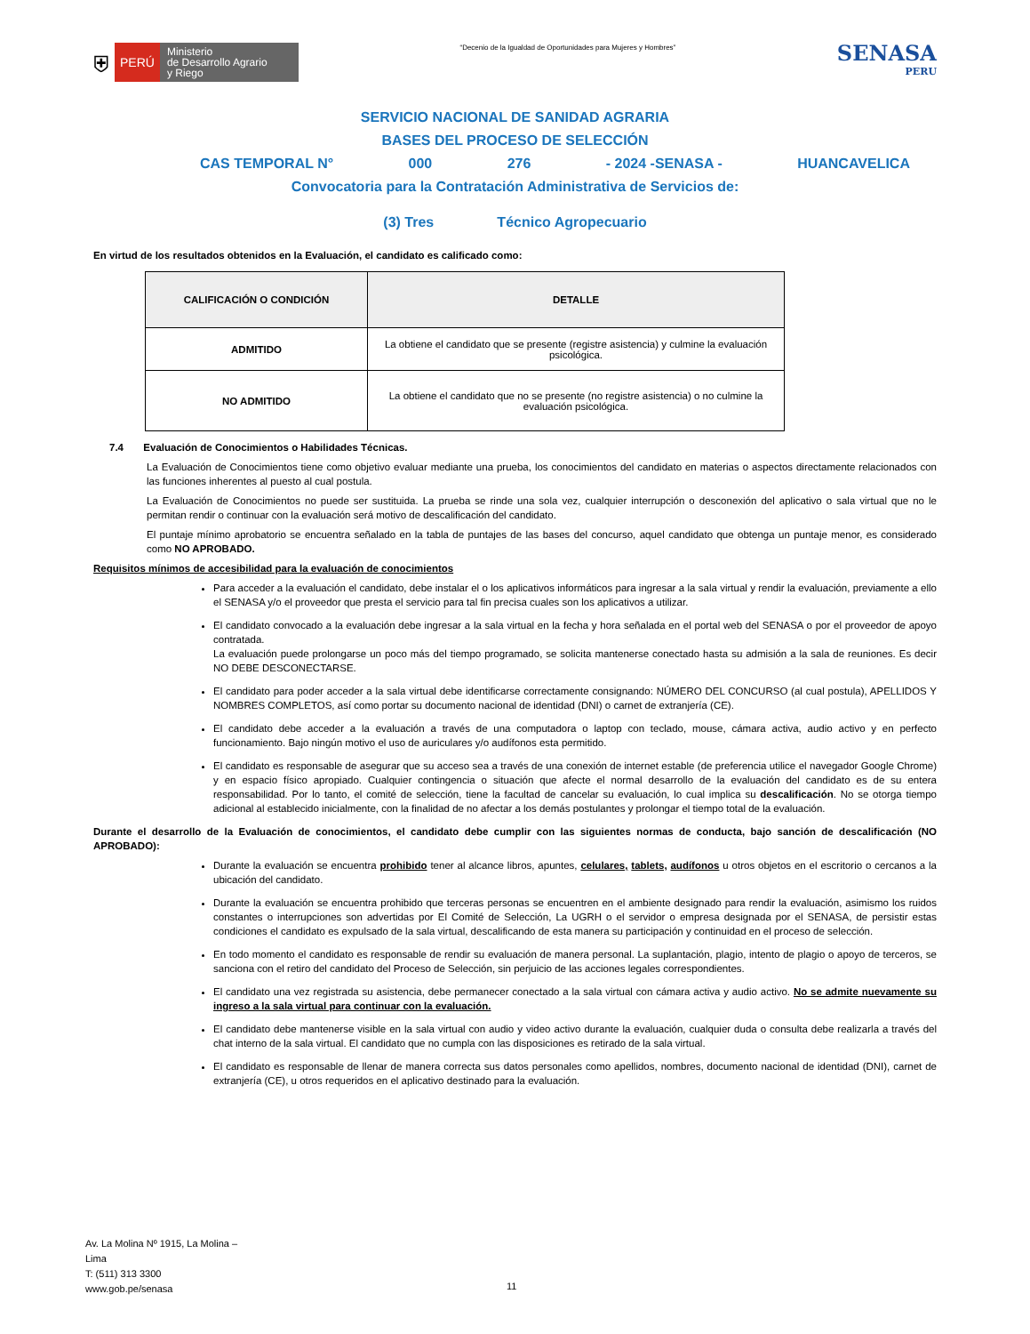⛨ PERÚ Ministerio
de Desarrollo Agrario
y Riego
“Decenio de la Igualdad de Oportunidades para Mujeres y Hombres”
SENASA
PERU
SERVICIO NACIONAL DE SANIDAD AGRARIA
BASES DEL PROCESO DE SELECCIÓN
CAS TEMPORAL N° 000 276 - 2024 -SENASA - HUANCAVELICA
Convocatoria para la Contratación Administrativa de Servicios de:
(3) Tres Técnico Agropecuario
En virtud de los resultados obtenidos en la Evaluación, el candidato es calificado como:
| CALIFICACIÓN O CONDICIÓN | DETALLE |
| --- | --- |
| ADMITIDO | La obtiene el candidato que se presente (registre asistencia) y culmine la evaluación psicológica. |
| NO ADMITIDO | La obtiene el candidato que no se presente (no registre asistencia) o no culmine la evaluación psicológica. |
7.4 Evaluación de Conocimientos o Habilidades Técnicas.
La Evaluación de Conocimientos tiene como objetivo evaluar mediante una prueba, los conocimientos del candidato en materias o aspectos directamente relacionados con las funciones inherentes al puesto al cual postula.
La Evaluación de Conocimientos no puede ser sustituida. La prueba se rinde una sola vez, cualquier interrupción o desconexión del aplicativo o sala virtual que no le permitan rendir o continuar con la evaluación será motivo de descalificación del candidato.
El puntaje mínimo aprobatorio se encuentra señalado en la tabla de puntajes de las bases del concurso, aquel candidato que obtenga un puntaje menor, es considerado como NO APROBADO.
Requisitos mínimos de accesibilidad para la evaluación de conocimientos
Para acceder a la evaluación el candidato, debe instalar el o los aplicativos informáticos para ingresar a la sala virtual y rendir la evaluación, previamente a ello el SENASA y/o el proveedor que presta el servicio para tal fin precisa cuales son los aplicativos a utilizar.
El candidato convocado a la evaluación debe ingresar a la sala virtual en la fecha y hora señalada en el portal web del SENASA o por el proveedor de apoyo contratada.
La evaluación puede prolongarse un poco más del tiempo programado, se solicita mantenerse conectado hasta su admisión a la sala de reuniones. Es decir NO DEBE DESCONECTARSE.
El candidato para poder acceder a la sala virtual debe identificarse correctamente consignando: NÚMERO DEL CONCURSO (al cual postula), APELLIDOS Y NOMBRES COMPLETOS, así como portar su documento nacional de identidad (DNI) o carnet de extranjería (CE).
El candidato debe acceder a la evaluación a través de una computadora o laptop con teclado, mouse, cámara activa, audio activo y en perfecto funcionamiento. Bajo ningún motivo el uso de auriculares y/o audífonos esta permitido.
El candidato es responsable de asegurar que su acceso sea a través de una conexión de internet estable (de preferencia utilice el navegador Google Chrome) y en espacio físico apropiado. Cualquier contingencia o situación que afecte el normal desarrollo de la evaluación del candidato es de su entera responsabilidad. Por lo tanto, el comité de selección, tiene la facultad de cancelar su evaluación, lo cual implica su descalificación. No se otorga tiempo adicional al establecido inicialmente, con la finalidad de no afectar a los demás postulantes y prolongar el tiempo total de la evaluación.
Durante el desarrollo de la Evaluación de conocimientos, el candidato debe cumplir con las siguientes normas de conducta, bajo sanción de descalificación (NO APROBADO):
Durante la evaluación se encuentra prohibido tener al alcance libros, apuntes, celulares, tablets, audífonos u otros objetos en el escritorio o cercanos a la ubicación del candidato.
Durante la evaluación se encuentra prohibido que terceras personas se encuentren en el ambiente designado para rendir la evaluación, asimismo los ruidos constantes o interrupciones son advertidas por El Comité de Selección, La UGRH o el servidor o empresa designada por el SENASA, de persistir estas condiciones el candidato es expulsado de la sala virtual, descalificando de esta manera su participación y continuidad en el proceso de selección.
En todo momento el candidato es responsable de rendir su evaluación de manera personal. La suplantación, plagio, intento de plagio o apoyo de terceros, se sanciona con el retiro del candidato del Proceso de Selección, sin perjuicio de las acciones legales correspondientes.
El candidato una vez registrada su asistencia, debe permanecer conectado a la sala virtual con cámara activa y audio activo. No se admite nuevamente su ingreso a la sala virtual para continuar con la evaluación.
El candidato debe mantenerse visible en la sala virtual con audio y video activo durante la evaluación, cualquier duda o consulta debe realizarla a través del chat interno de la sala virtual. El candidato que no cumpla con las disposiciones es retirado de la sala virtual.
El candidato es responsable de llenar de manera correcta sus datos personales como apellidos, nombres, documento nacional de identidad (DNI), carnet de extranjería (CE), u otros requeridos en el aplicativo destinado para la evaluación.
Av. La Molina Nº 1915, La Molina –
Lima
T: (511) 313 3300
www.gob.pe/senasa
11